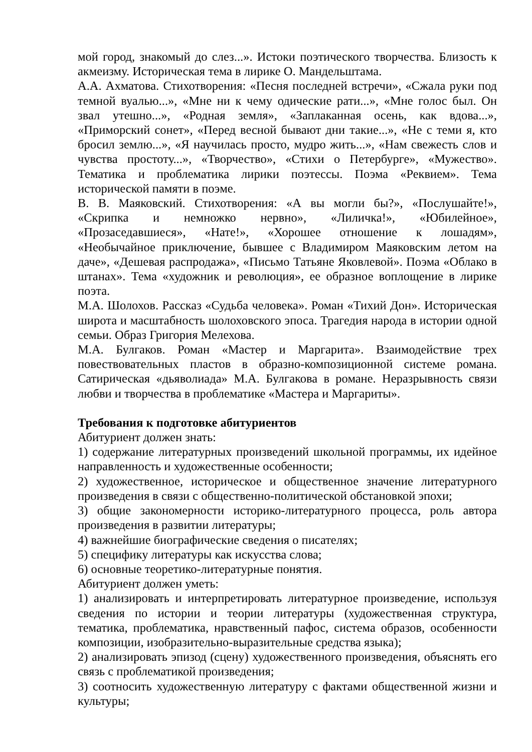мой город, знакомый до слез...». Истоки поэтического творчества. Близость к акмеизму. Историческая тема в лирике О. Мандельштама.
А.А. Ахматова. Стихотворения: «Песня последней встречи», «Сжала руки под темной вуалью...», «Мне ни к чему одические рати...», «Мне голос был. Он звал утешно...», «Родная земля», «Заплаканная осень, как вдова...», «Приморский сонет», «Перед весной бывают дни такие...», «Не с теми я, кто бросил землю...», «Я научилась просто, мудро жить...», «Нам свежесть слов и чувства простоту...», «Творчество», «Стихи о Петербурге», «Мужество». Тематика и проблематика лирики поэтессы. Поэма «Реквием». Тема исторической памяти в поэме.
В. В. Маяковский. Стихотворения: «А вы могли бы?», «Послушайте!», «Скрипка и немножко нервно», «Лиличка!», «Юбилейное», «Прозаседавшиеся», «Нате!», «Хорошее отношение к лошадям», «Необычайное приключение, бывшее с Владимиром Маяковским летом на даче», «Дешевая распродажа», «Письмо Татьяне Яковлевой». Поэма «Облако в штанах». Тема «художник и революция», ее образное воплощение в лирике поэта.
М.А. Шолохов. Рассказ «Судьба человека». Роман «Тихий Дон». Историческая широта и масштабность шолоховского эпоса. Трагедия народа в истории одной семьи. Образ Григория Мелехова.
М.А. Булгаков. Роман «Мастер и Маргарита». Взаимодействие трех повествовательных пластов в образно-композиционной системе романа. Сатирическая «дьяволиада» М.А. Булгакова в романе. Неразрывность связи любви и творчества в проблематике «Мастера и Маргариты».
Требования к подготовке абитуриентов
Абитуриент должен знать:
1) содержание литературных произведений школьной программы, их идейное направленность и художественные особенности;
2) художественное, историческое и общественное значение литературного произведения в связи с общественно-политической обстановкой эпохи;
3) общие закономерности историко-литературного процесса, роль автора произведения в развитии литературы;
4) важнейшие биографические сведения о писателях;
5) специфику литературы как искусства слова;
6) основные теоретико-литературные понятия.
Абитуриент должен уметь:
1) анализировать и интерпретировать литературное произведение, используя сведения по истории и теории литературы (художественная структура, тематика, проблематика, нравственный пафос, система образов, особенности композиции, изобразительно-выразительные средства языка);
2) анализировать эпизод (сцену) художественного произведения, объяснять его связь с проблематикой произведения;
3) соотносить художественную литературу с фактами общественной жизни и культуры;